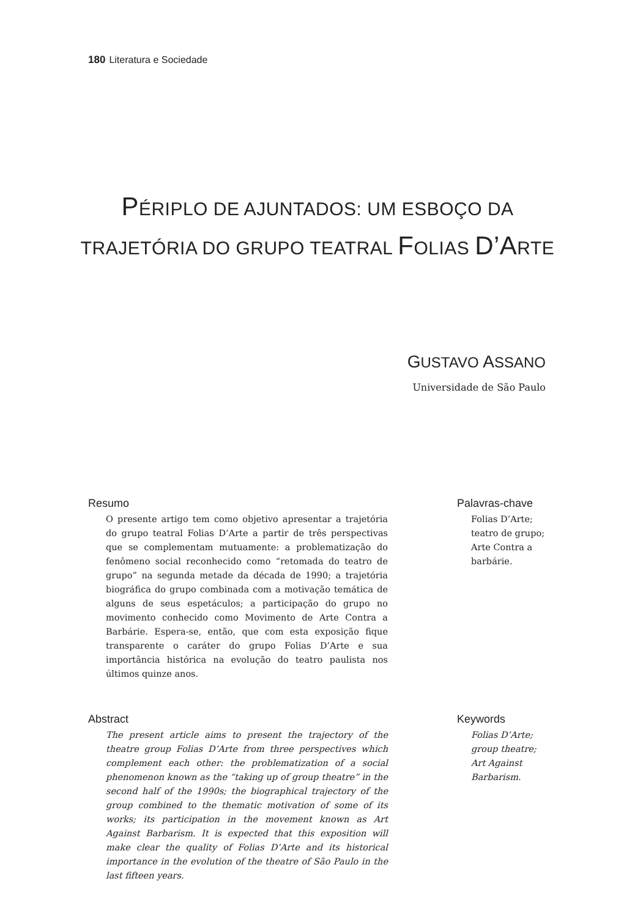180 Literatura e Sociedade
PÉRIPLO DE AJUNTADOS: UM ESBOÇO DA
TRAJETÓRIA DO GRUPO TEATRAL FOLIAS D’ARTE
GUSTAVO ASSANO
Universidade de São Paulo
Resumo
O presente artigo tem como objetivo apresentar a trajetória do grupo teatral Folias D’Arte a partir de três perspectivas que se complementam mutuamente: a problematização do fenômeno social reconhecido como “retomada do teatro de grupo” na segunda metade da década de 1990; a trajetória biográfica do grupo combinada com a motivação temática de alguns de seus espetáculos; a participação do grupo no movimento conhecido como Movimento de Arte Contra a Barbárie. Espera-se, então, que com esta exposição fique transparente o caráter do grupo Folias D’Arte e sua importância histórica na evolução do teatro paulista nos últimos quinze anos.
Palavras-chave
Folias D’Arte;
teatro de grupo;
Arte Contra a
barbárie.
Abstract
The present article aims to present the trajectory of the theatre group Folias D’Arte from three perspectives which complement each other: the problematization of a social phenomenon known as the “taking up of group theatre” in the second half of the 1990s; the biographical trajectory of the group combined to the thematic motivation of some of its works; its participation in the movement known as Art Against Barbarism. It is expected that this exposition will make clear the quality of Folias D’Arte and its historical importance in the evolution of the theatre of São Paulo in the last fifteen years.
Keywords
Folias D’Arte;
group theatre;
Art Against
Barbarism.